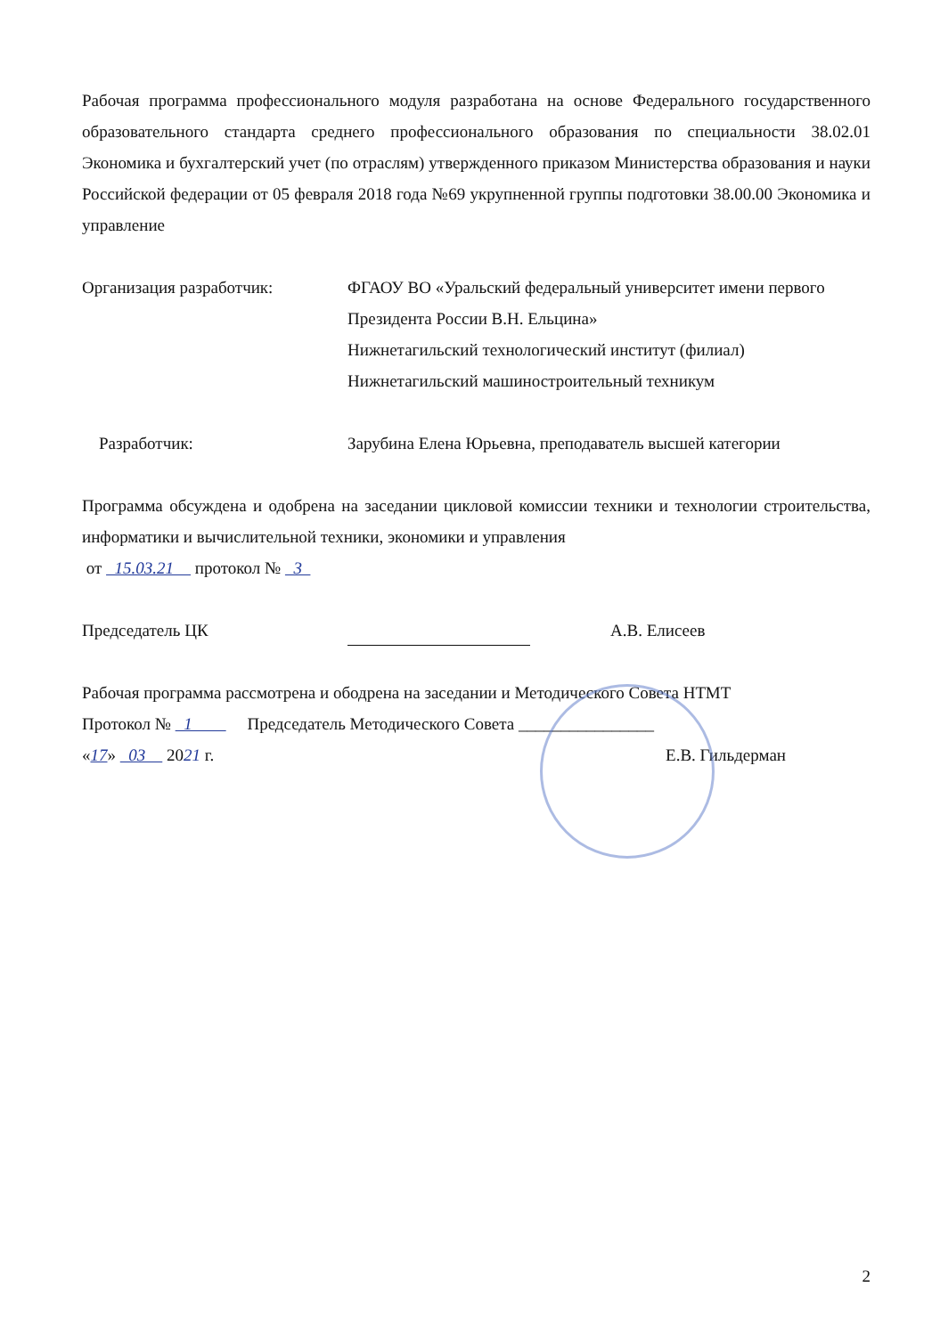Рабочая программа профессионального модуля разработана на основе Федерального государственного образовательного стандарта среднего профессионального образования по специальности 38.02.01 Экономика и бухгалтерский учет (по отраслям) утвержденного приказом Министерства образования и науки Российской федерации от 05 февраля 2018 года №69 укрупненной группы подготовки 38.00.00 Экономика и управление
Организация разработчик: ФГАОУ ВО «Уральский федеральный университет имени первого Президента России В.Н. Ельцина»
Нижнетагильский технологический институт (филиал)
Нижнетагильский машиностроительный техникум
Разработчик: Зарубина Елена Юрьевна, преподаватель высшей категории
Программа обсуждена и одобрена на заседании цикловой комиссии техники и технологии строительства, информатики и вычислительной техники, экономики и управления
от 15.03.21 протокол № 3
Председатель ЦК А.В. Елисеев
Рабочая программа рассмотрена и ободрена на заседании и Методического Совета НТМТ
Протокол № 1 Председатель Методического Совета ________________
«17» 03 2021 г. Е.В. Гильдерман
2